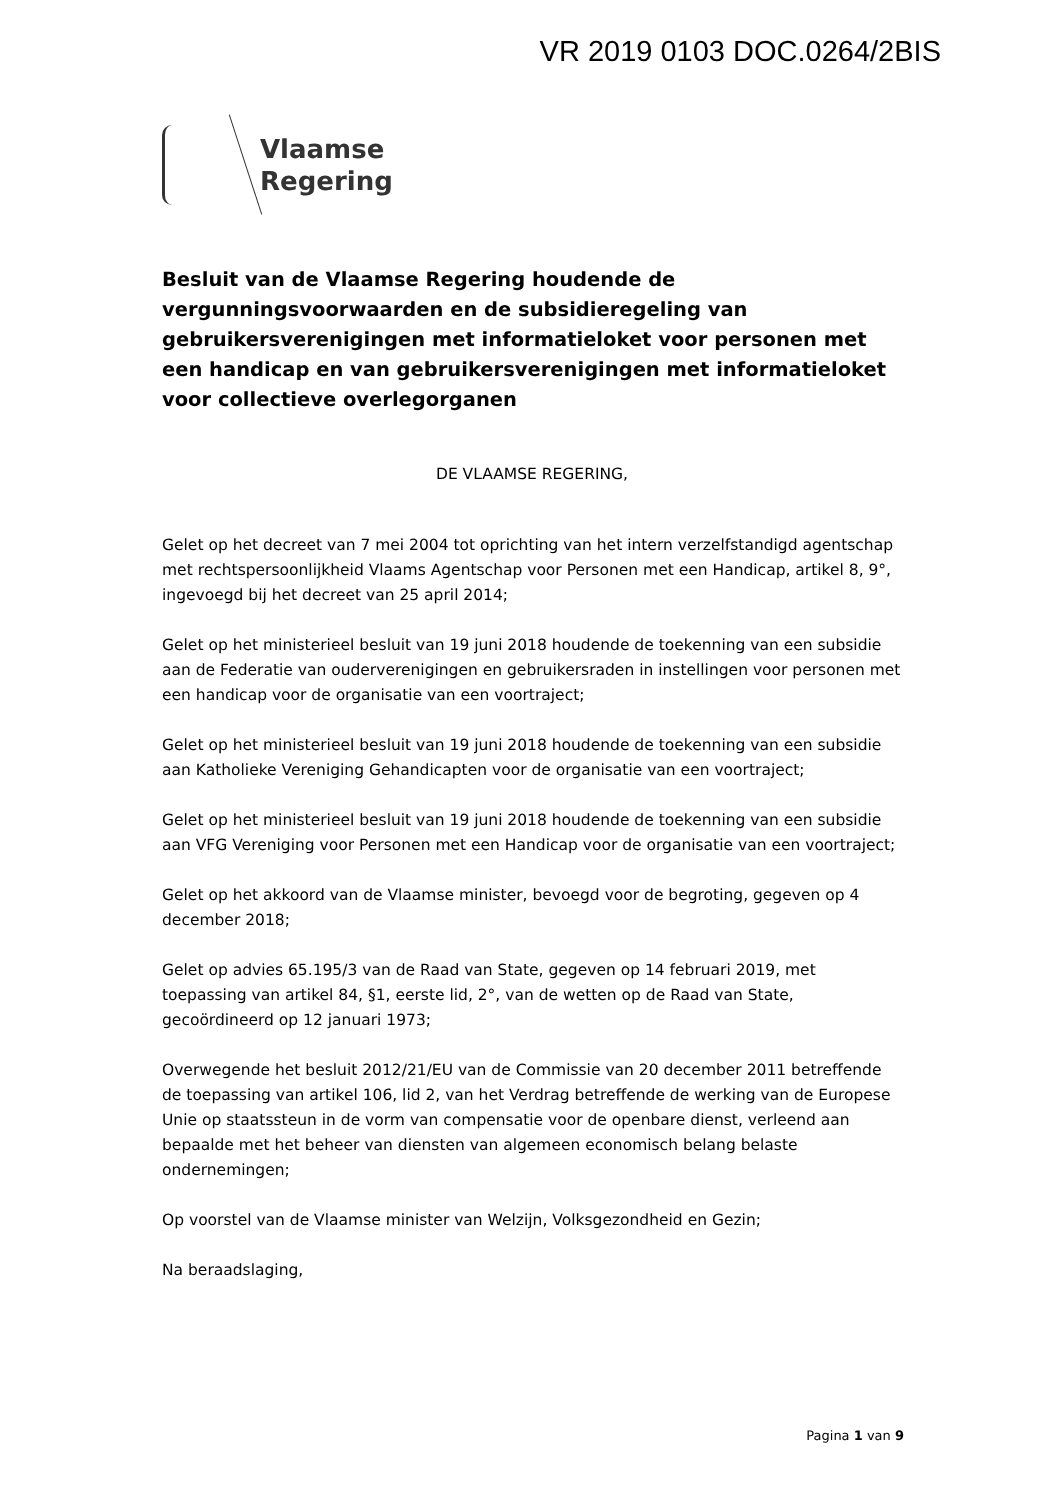VR 2019 0103 DOC.0264/2BIS
Vlaamse
Regering
Besluit van de Vlaamse Regering houdende de vergunningsvoorwaarden en de subsidieregeling van gebruikersverenigingen met informatieloket voor personen met een handicap en van gebruikersverenigingen met informatieloket voor collectieve overlegorganen
DE VLAAMSE REGERING,
Gelet op het decreet van 7 mei 2004 tot oprichting van het intern verzelfstandigd agentschap met rechtspersoonlijkheid Vlaams Agentschap voor Personen met een Handicap, artikel 8, 9°, ingevoegd bij het decreet van 25 april 2014;
Gelet op het ministerieel besluit van 19 juni 2018 houdende de toekenning van een subsidie aan de Federatie van ouderverenigingen en gebruikersraden in instellingen voor personen met een handicap voor de organisatie van een voortraject;
Gelet op het ministerieel besluit van 19 juni 2018 houdende de toekenning van een subsidie aan Katholieke Vereniging Gehandicapten voor de organisatie van een voortraject;
Gelet op het ministerieel besluit van 19 juni 2018 houdende de toekenning van een subsidie aan VFG Vereniging voor Personen met een Handicap voor de organisatie van een voortraject;
Gelet op het akkoord van de Vlaamse minister, bevoegd voor de begroting, gegeven op 4 december 2018;
Gelet op advies 65.195/3 van de Raad van State, gegeven op 14 februari 2019, met toepassing van artikel 84, §1, eerste lid, 2°, van de wetten op de Raad van State, gecoördineerd op 12 januari 1973;
Overwegende het besluit 2012/21/EU van de Commissie van 20 december 2011 betreffende de toepassing van artikel 106, lid 2, van het Verdrag betreffende de werking van de Europese Unie op staatssteun in de vorm van compensatie voor de openbare dienst, verleend aan bepaalde met het beheer van diensten van algemeen economisch belang belaste ondernemingen;
Op voorstel van de Vlaamse minister van Welzijn, Volksgezondheid en Gezin;
Na beraadslaging,
Pagina 1 van 9